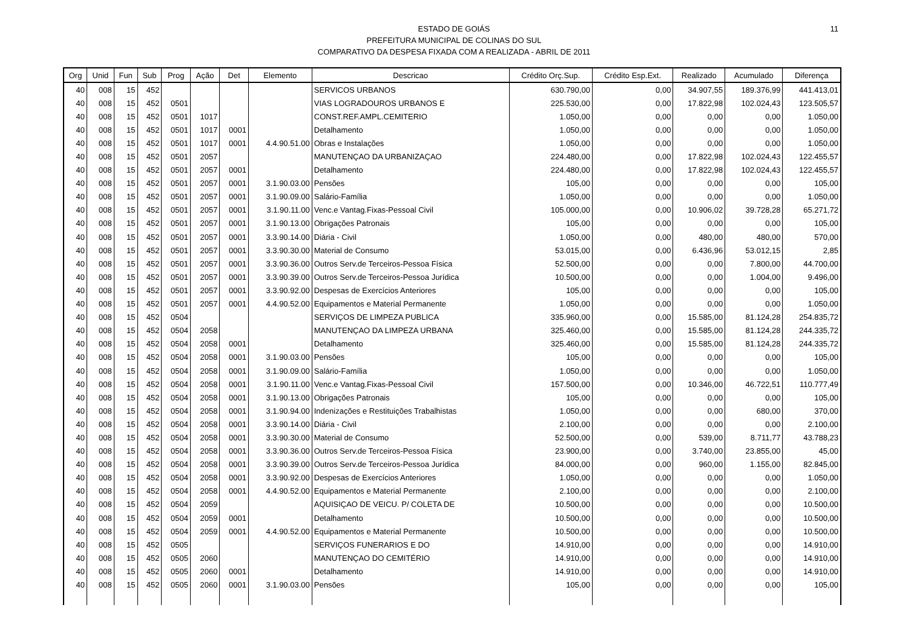11
ESTADO DE GOIÁS
PREFEITURA MUNICIPAL DE COLINAS DO SUL
COMPARATIVO DA DESPESA FIXADA COM A REALIZADA - ABRIL DE 2011
| Org | Unid | Fun | Sub | Prog | Ação | Det | Elemento | Descricao | Crédito Orç.Sup. | Crédito Esp.Ext. | Realizado | Acumulado | Diferença |
| --- | --- | --- | --- | --- | --- | --- | --- | --- | --- | --- | --- | --- | --- |
| 40 | 008 | 15 | 452 | | | | | SERVICOS URBANOS | 630.790,00 | 0,00 | 34.907,55 | 189.376,99 | 441.413,01 |
| 40 | 008 | 15 | 452 | 0501 | | | | VIAS LOGRADOUROS URBANOS E | 225.530,00 | 0,00 | 17.822,98 | 102.024,43 | 123.505,57 |
| 40 | 008 | 15 | 452 | 0501 | 1017 | | | CONST.REF.AMPL.CEMITERIO | 1.050,00 | 0,00 | 0,00 | 0,00 | 1.050,00 |
| 40 | 008 | 15 | 452 | 0501 | 1017 | 0001 | | Detalhamento | 1.050,00 | 0,00 | 0,00 | 0,00 | 1.050,00 |
| 40 | 008 | 15 | 452 | 0501 | 1017 | 0001 | 4.4.90.51.00 | Obras e Instalações | 1.050,00 | 0,00 | 0,00 | 0,00 | 1.050,00 |
| 40 | 008 | 15 | 452 | 0501 | 2057 | | | MANUTENÇAO DA URBANIZAÇAO | 224.480,00 | 0,00 | 17.822,98 | 102.024,43 | 122.455,57 |
| 40 | 008 | 15 | 452 | 0501 | 2057 | 0001 | | Detalhamento | 224.480,00 | 0,00 | 17.822,98 | 102.024,43 | 122.455,57 |
| 40 | 008 | 15 | 452 | 0501 | 2057 | 0001 | 3.1.90.03.00 | Pensões | 105,00 | 0,00 | 0,00 | 0,00 | 105,00 |
| 40 | 008 | 15 | 452 | 0501 | 2057 | 0001 | 3.1.90.09.00 | Salário-Família | 1.050,00 | 0,00 | 0,00 | 0,00 | 1.050,00 |
| 40 | 008 | 15 | 452 | 0501 | 2057 | 0001 | 3.1.90.11.00 | Venc.e Vantag.Fixas-Pessoal Civil | 105.000,00 | 0,00 | 10.906,02 | 39.728,28 | 65.271,72 |
| 40 | 008 | 15 | 452 | 0501 | 2057 | 0001 | 3.1.90.13.00 | Obrigações Patronais | 105,00 | 0,00 | 0,00 | 0,00 | 105,00 |
| 40 | 008 | 15 | 452 | 0501 | 2057 | 0001 | 3.3.90.14.00 | Diária - Civil | 1.050,00 | 0,00 | 480,00 | 480,00 | 570,00 |
| 40 | 008 | 15 | 452 | 0501 | 2057 | 0001 | 3.3.90.30.00 | Material de Consumo | 53.015,00 | 0,00 | 6.436,96 | 53.012,15 | 2,85 |
| 40 | 008 | 15 | 452 | 0501 | 2057 | 0001 | 3.3.90.36.00 | Outros Serv.de Terceiros-Pessoa Física | 52.500,00 | 0,00 | 0,00 | 7.800,00 | 44.700,00 |
| 40 | 008 | 15 | 452 | 0501 | 2057 | 0001 | 3.3.90.39.00 | Outros Serv.de Terceiros-Pessoa Jurídica | 10.500,00 | 0,00 | 0,00 | 1.004,00 | 9.496,00 |
| 40 | 008 | 15 | 452 | 0501 | 2057 | 0001 | 3.3.90.92.00 | Despesas de Exercícios Anteriores | 105,00 | 0,00 | 0,00 | 0,00 | 105,00 |
| 40 | 008 | 15 | 452 | 0501 | 2057 | 0001 | 4.4.90.52.00 | Equipamentos e Material Permanente | 1.050,00 | 0,00 | 0,00 | 0,00 | 1.050,00 |
| 40 | 008 | 15 | 452 | 0504 | | | | SERVIÇOS DE LIMPEZA PUBLICA | 335.960,00 | 0,00 | 15.585,00 | 81.124,28 | 254.835,72 |
| 40 | 008 | 15 | 452 | 0504 | 2058 | | | MANUTENÇAO DA LIMPEZA URBANA | 325.460,00 | 0,00 | 15.585,00 | 81.124,28 | 244.335,72 |
| 40 | 008 | 15 | 452 | 0504 | 2058 | 0001 | | Detalhamento | 325.460,00 | 0,00 | 15.585,00 | 81.124,28 | 244.335,72 |
| 40 | 008 | 15 | 452 | 0504 | 2058 | 0001 | 3.1.90.03.00 | Pensões | 105,00 | 0,00 | 0,00 | 0,00 | 105,00 |
| 40 | 008 | 15 | 452 | 0504 | 2058 | 0001 | 3.1.90.09.00 | Salário-Família | 1.050,00 | 0,00 | 0,00 | 0,00 | 1.050,00 |
| 40 | 008 | 15 | 452 | 0504 | 2058 | 0001 | 3.1.90.11.00 | Venc.e Vantag.Fixas-Pessoal Civil | 157.500,00 | 0,00 | 10.346,00 | 46.722,51 | 110.777,49 |
| 40 | 008 | 15 | 452 | 0504 | 2058 | 0001 | 3.1.90.13.00 | Obrigações Patronais | 105,00 | 0,00 | 0,00 | 0,00 | 105,00 |
| 40 | 008 | 15 | 452 | 0504 | 2058 | 0001 | 3.1.90.94.00 | Indenizações e Restituições Trabalhistas | 1.050,00 | 0,00 | 0,00 | 680,00 | 370,00 |
| 40 | 008 | 15 | 452 | 0504 | 2058 | 0001 | 3.3.90.14.00 | Diária - Civil | 2.100,00 | 0,00 | 0,00 | 0,00 | 2.100,00 |
| 40 | 008 | 15 | 452 | 0504 | 2058 | 0001 | 3.3.90.30.00 | Material de Consumo | 52.500,00 | 0,00 | 539,00 | 8.711,77 | 43.788,23 |
| 40 | 008 | 15 | 452 | 0504 | 2058 | 0001 | 3.3.90.36.00 | Outros Serv.de Terceiros-Pessoa Física | 23.900,00 | 0,00 | 3.740,00 | 23.855,00 | 45,00 |
| 40 | 008 | 15 | 452 | 0504 | 2058 | 0001 | 3.3.90.39.00 | Outros Serv.de Terceiros-Pessoa Jurídica | 84.000,00 | 0,00 | 960,00 | 1.155,00 | 82.845,00 |
| 40 | 008 | 15 | 452 | 0504 | 2058 | 0001 | 3.3.90.92.00 | Despesas de Exercícios Anteriores | 1.050,00 | 0,00 | 0,00 | 0,00 | 1.050,00 |
| 40 | 008 | 15 | 452 | 0504 | 2058 | 0001 | 4.4.90.52.00 | Equipamentos e Material Permanente | 2.100,00 | 0,00 | 0,00 | 0,00 | 2.100,00 |
| 40 | 008 | 15 | 452 | 0504 | 2059 | | | AQUISIÇAO DE VEICU. P/ COLETA DE | 10.500,00 | 0,00 | 0,00 | 0,00 | 10.500,00 |
| 40 | 008 | 15 | 452 | 0504 | 2059 | 0001 | | Detalhamento | 10.500,00 | 0,00 | 0,00 | 0,00 | 10.500,00 |
| 40 | 008 | 15 | 452 | 0504 | 2059 | 0001 | 4.4.90.52.00 | Equipamentos e Material Permanente | 10.500,00 | 0,00 | 0,00 | 0,00 | 10.500,00 |
| 40 | 008 | 15 | 452 | 0505 | | | | SERVIÇOS FUNERARIOS E DO | 14.910,00 | 0,00 | 0,00 | 0,00 | 14.910,00 |
| 40 | 008 | 15 | 452 | 0505 | 2060 | | | MANUTENÇAO DO CEMITÉRIO | 14.910,00 | 0,00 | 0,00 | 0,00 | 14.910,00 |
| 40 | 008 | 15 | 452 | 0505 | 2060 | 0001 | | Detalhamento | 14.910,00 | 0,00 | 0,00 | 0,00 | 14.910,00 |
| 40 | 008 | 15 | 452 | 0505 | 2060 | 0001 | 3.1.90.03.00 | Pensões | 105,00 | 0,00 | 0,00 | 0,00 | 105,00 |